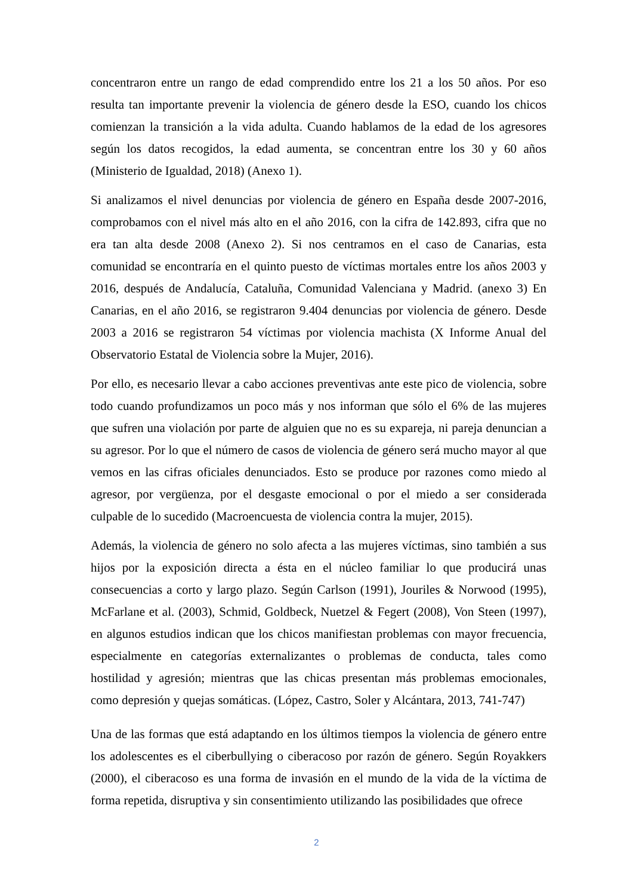concentraron entre un rango de edad comprendido entre los 21 a los 50 años. Por eso resulta tan importante prevenir la violencia de género desde la ESO, cuando los chicos comienzan la transición a la vida adulta. Cuando hablamos de la edad de los agresores según los datos recogidos, la edad aumenta, se concentran entre los 30 y 60 años (Ministerio de Igualdad, 2018) (Anexo 1).
Si analizamos el nivel denuncias por violencia de género en España desde 2007-2016, comprobamos con el nivel más alto en el año 2016, con la cifra de 142.893, cifra que no era tan alta desde 2008 (Anexo 2). Si nos centramos en el caso de Canarias, esta comunidad se encontraría en el quinto puesto de víctimas mortales entre los años 2003 y 2016, después de Andalucía, Cataluña, Comunidad Valenciana y Madrid. (anexo 3) En Canarias, en el año 2016, se registraron 9.404 denuncias por violencia de género. Desde 2003 a 2016 se registraron 54 víctimas por violencia machista (X Informe Anual del Observatorio Estatal de Violencia sobre la Mujer, 2016).
Por ello, es necesario llevar a cabo acciones preventivas ante este pico de violencia, sobre todo cuando profundizamos un poco más y nos informan que sólo el 6% de las mujeres que sufren una violación por parte de alguien que no es su expareja, ni pareja denuncian a su agresor. Por lo que el número de casos de violencia de género será mucho mayor al que vemos en las cifras oficiales denunciados. Esto se produce por razones como miedo al agresor, por vergüenza, por el desgaste emocional o por el miedo a ser considerada culpable de lo sucedido (Macroencuesta de violencia contra la mujer, 2015).
Además, la violencia de género no solo afecta a las mujeres víctimas, sino también a sus hijos por la exposición directa a ésta en el núcleo familiar lo que producirá unas consecuencias a corto y largo plazo. Según Carlson (1991), Jouriles & Norwood (1995), McFarlane et al. (2003), Schmid, Goldbeck, Nuetzel & Fegert (2008), Von Steen (1997), en algunos estudios indican que los chicos manifiestan problemas con mayor frecuencia, especialmente en categorías externalizantes o problemas de conducta, tales como hostilidad y agresión; mientras que las chicas presentan más problemas emocionales, como depresión y quejas somáticas. (López, Castro, Soler y Alcántara, 2013, 741-747)
Una de las formas que está adaptando en los últimos tiempos la violencia de género entre los adolescentes es el ciberbullying o ciberacoso por razón de género. Según Royakkers (2000), el ciberacoso es una forma de invasión en el mundo de la vida de la víctima de forma repetida, disruptiva y sin consentimiento utilizando las posibilidades que ofrece
2